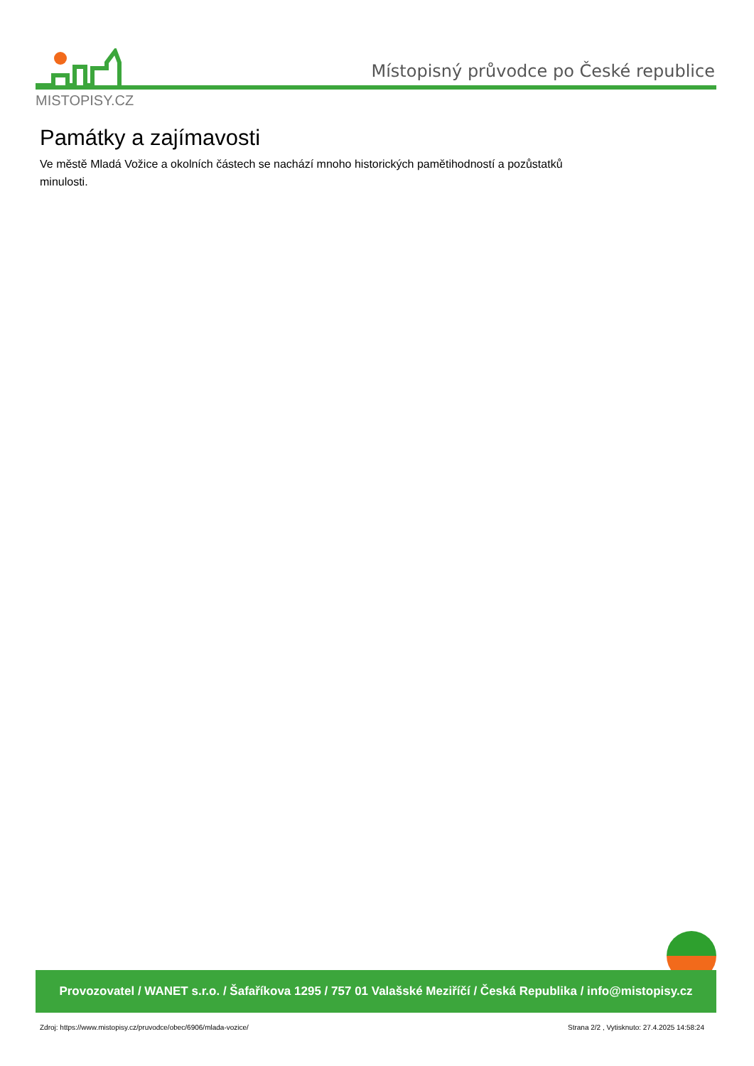MISTOPISY.CZ
Místopisný průvodce po České republice
Památky a zajímavosti
Ve městě Mladá Vožice a okolních částech se nachází mnoho historických pamětihodností a pozůstatků minulosti.
Provozovatel / WANET s.r.o. / Šafaříkova 1295 / 757 01 Valašské Meziříčí / Česká Republika / info@mistopisy.cz
Zdroj: https://www.mistopisy.cz/pruvodce/obec/6906/mlada-vozice/ Strana 2/2 , Vytisknuto: 27.4.2025 14:58:24